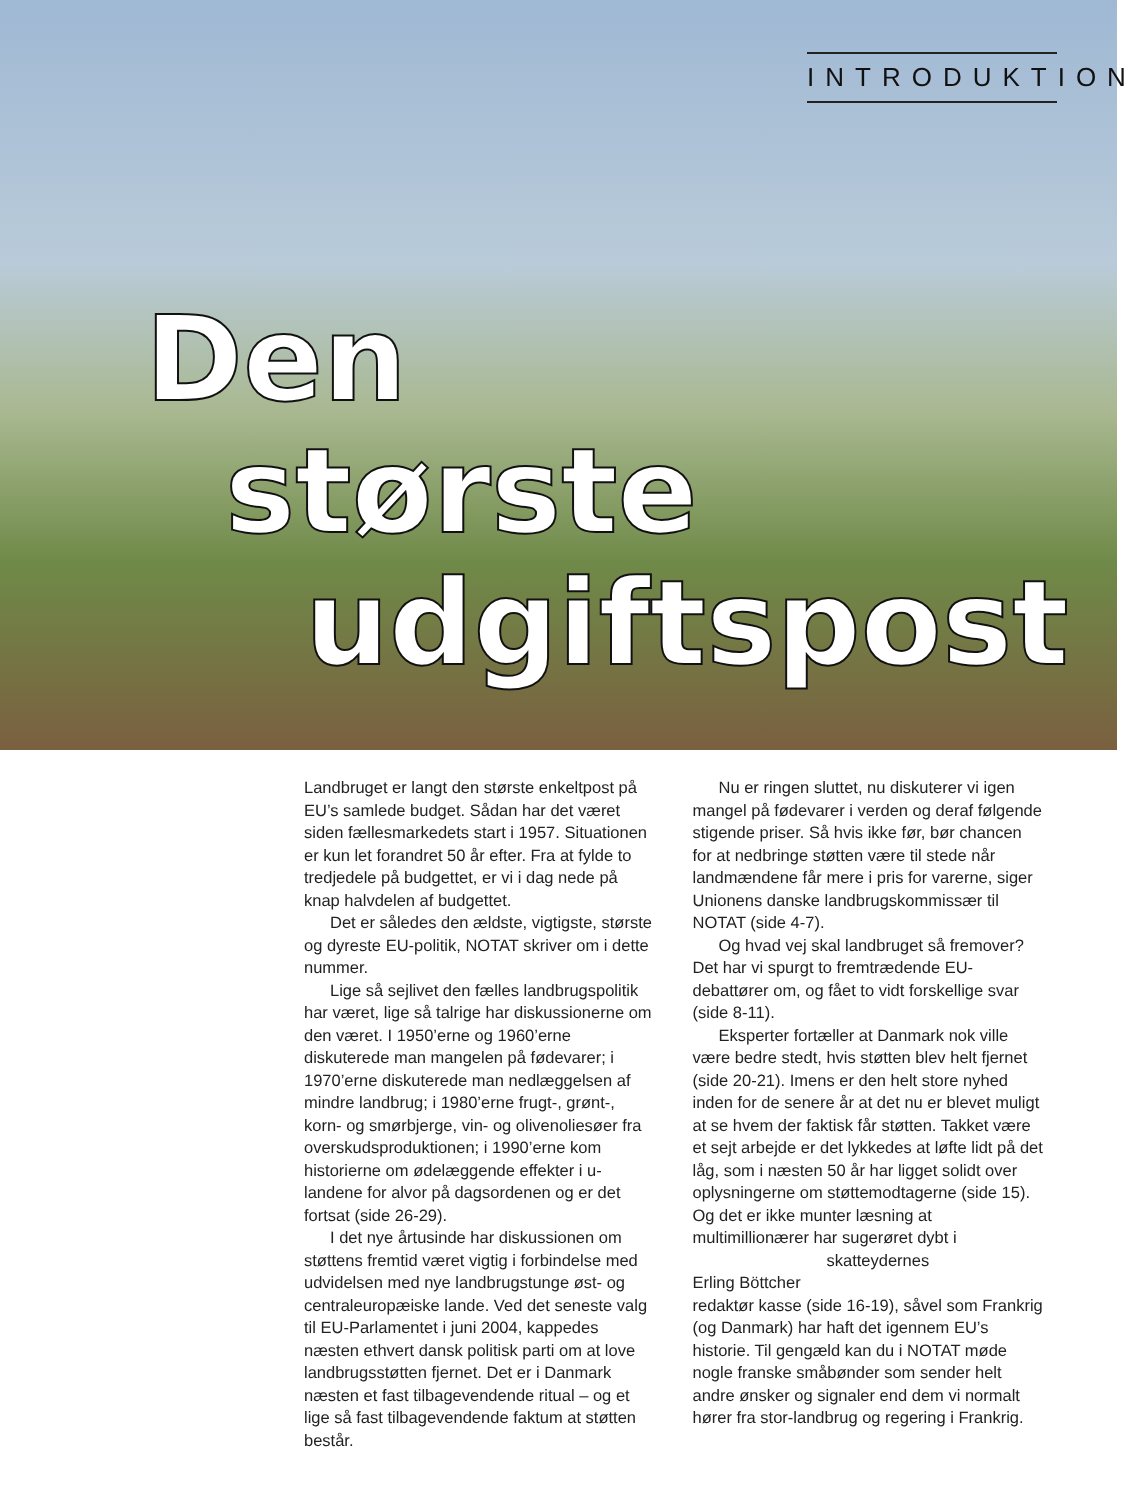INTRODUKTION
Den
største
udgiftspost
Landbruget er langt den største enkeltpost på EU’s samlede budget. Sådan har det været siden fællesmarkedets start i 1957. Situationen er kun let forandret 50 år efter. Fra at fylde to tredjedele på budgettet, er vi i dag nede på knap halvdelen af budgettet.
Det er således den ældste, vigtigste, største og dyreste EU-politik, NOTAT skriver om i dette nummer.
Lige så sejlivet den fælles landbrugspolitik har været, lige så talrige har diskussionerne om den været. I 1950’erne og 1960’erne diskuterede man mangelen på fødevarer; i 1970’erne diskuterede man nedlæggelsen af mindre landbrug; i 1980’erne frugt-, grønt-, korn- og smørbjerge, vin- og olivenoliesøer fra overskudsproduktionen; i 1990’erne kom historierne om ødelæggende effekter i u-landene for alvor på dagsordenen og er det fortsat (side 26-29).
I det nye årtusinde har diskussionen om støttens fremtid været vigtig i forbindelse med udvidelsen med nye landbrugstunge øst- og centraleuropæiske lande. Ved det seneste valg til EU-Parlamentet i juni 2004, kappedes næsten ethvert dansk politisk parti om at love landbrugsstøtten fjernet. Det er i Danmark næsten et fast tilbagevendende ritual – og et lige så fast tilbagevendende faktum at støtten består.
Nu er ringen sluttet, nu diskuterer vi igen mangel på fødevarer i verden og deraf følgende stigende priser. Så hvis ikke før, bør chancen for at nedbringe støtten være til stede når landmændene får mere i pris for varerne, siger Unionens danske landbrugskommissær til NOTAT (side 4-7).
Og hvad vej skal landbruget så fremover? Det har vi spurgt to fremtrædende EU-debattører om, og fået to vidt forskellige svar (side 8-11).
Eksperter fortæller at Danmark nok ville være bedre stedt, hvis støtten blev helt fjernet (side 20-21). Imens er den helt store nyhed inden for de senere år at det nu er blevet muligt at se hvem der faktisk får støtten. Takket være et sejt arbejde er det lykkedes at løfte lidt på det låg, som i næsten 50 år har ligget solidt over oplysningerne om støttemodtagerne (side 15). Og det er ikke munter læsning at multimillionærer har sugerøret dybt i skatteydernes
Erling Böttcher
redaktør kasse (side 16-19), såvel som Frankrig (og Danmark) har haft det igennem EU’s historie. Til gengæld kan du i NOTAT møde nogle franske småbønder som sender helt andre ønsker og signaler end dem vi normalt hører fra stor-landbrug og regering i Frankrig.